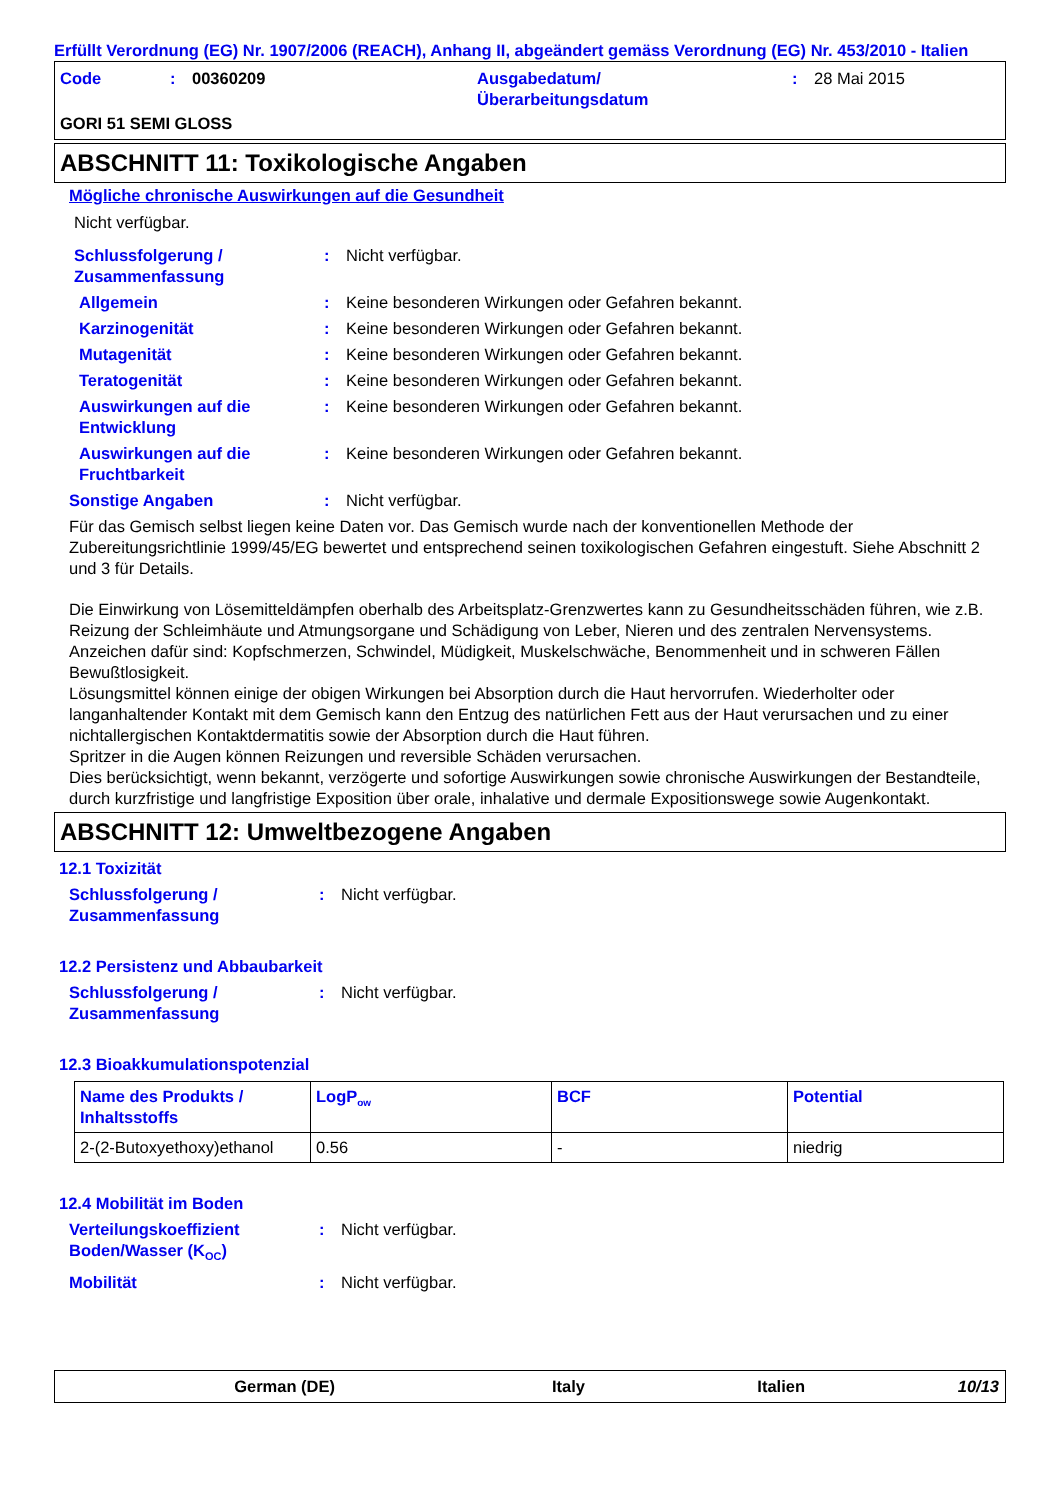Erfüllt Verordnung (EG) Nr. 1907/2006 (REACH), Anhang II, abgeändert gemäss Verordnung (EG) Nr. 453/2010 - Italien
Code: 00360209 Ausgabedatum/
Überarbeitungsdatum: 28 Mai 2015
GORI 51 SEMI GLOSS
ABSCHNITT 11: Toxikologische Angaben
Mögliche chronische Auswirkungen auf die Gesundheit
Nicht verfügbar.
Schlussfolgerung / Zusammenfassung: Nicht verfügbar.
Allgemein: Keine besonderen Wirkungen oder Gefahren bekannt.
Karzinogenität: Keine besonderen Wirkungen oder Gefahren bekannt.
Mutagenität: Keine besonderen Wirkungen oder Gefahren bekannt.
Teratogenität: Keine besonderen Wirkungen oder Gefahren bekannt.
Auswirkungen auf die Entwicklung: Keine besonderen Wirkungen oder Gefahren bekannt.
Auswirkungen auf die Fruchtbarkeit: Keine besonderen Wirkungen oder Gefahren bekannt.
Sonstige Angaben: Nicht verfügbar.
Für das Gemisch selbst liegen keine Daten vor. Das Gemisch wurde nach der konventionellen Methode der Zubereitungsrichtlinie 1999/45/EG bewertet und entsprechend seinen toxikologischen Gefahren eingestuft. Siehe Abschnitt 2 und 3 für Details.
Die Einwirkung von Lösemitteldämpfen oberhalb des Arbeitsplatz-Grenzwertes kann zu Gesundheitsschäden führen, wie z.B. Reizung der Schleimhäute und Atmungsorgane und Schädigung von Leber, Nieren und des zentralen Nervensystems. Anzeichen dafür sind: Kopfschmerzen, Schwindel, Müdigkeit, Muskelschwäche, Benommenheit und in schweren Fällen Bewußtlosigkeit.
Lösungsmittel können einige der obigen Wirkungen bei Absorption durch die Haut hervorrufen. Wiederholter oder langanhaltender Kontakt mit dem Gemisch kann den Entzug des natürlichen Fett aus der Haut verursachen und zu einer nichtallergischen Kontaktdermatitis sowie der Absorption durch die Haut führen.
Spritzer in die Augen können Reizungen und reversible Schäden verursachen.
Dies berücksichtigt, wenn bekannt, verzögerte und sofortige Auswirkungen sowie chronische Auswirkungen der Bestandteile, durch kurzfristige und langfristige Exposition über orale, inhalative und dermale Expositionswege sowie Augenkontakt.
ABSCHNITT 12: Umweltbezogene Angaben
12.1 Toxizität
Schlussfolgerung / Zusammenfassung: Nicht verfügbar.
12.2 Persistenz und Abbaubarkeit
Schlussfolgerung / Zusammenfassung: Nicht verfügbar.
12.3 Bioakkumulationspotenzial
| Name des Produkts / Inhaltsstoffs | LogP<sub>ow</sub> | BCF | Potential |
| --- | --- | --- | --- |
| 2-(2-Butoxyethoxy)ethanol | 0.56 | - | niedrig |
12.4 Mobilität im Boden
Verteilungskoeffizient Boden/Wasser (K<sub>OC</sub>): Nicht verfügbar.
Mobilität: Nicht verfügbar.
German (DE) Italy Italien 10/13